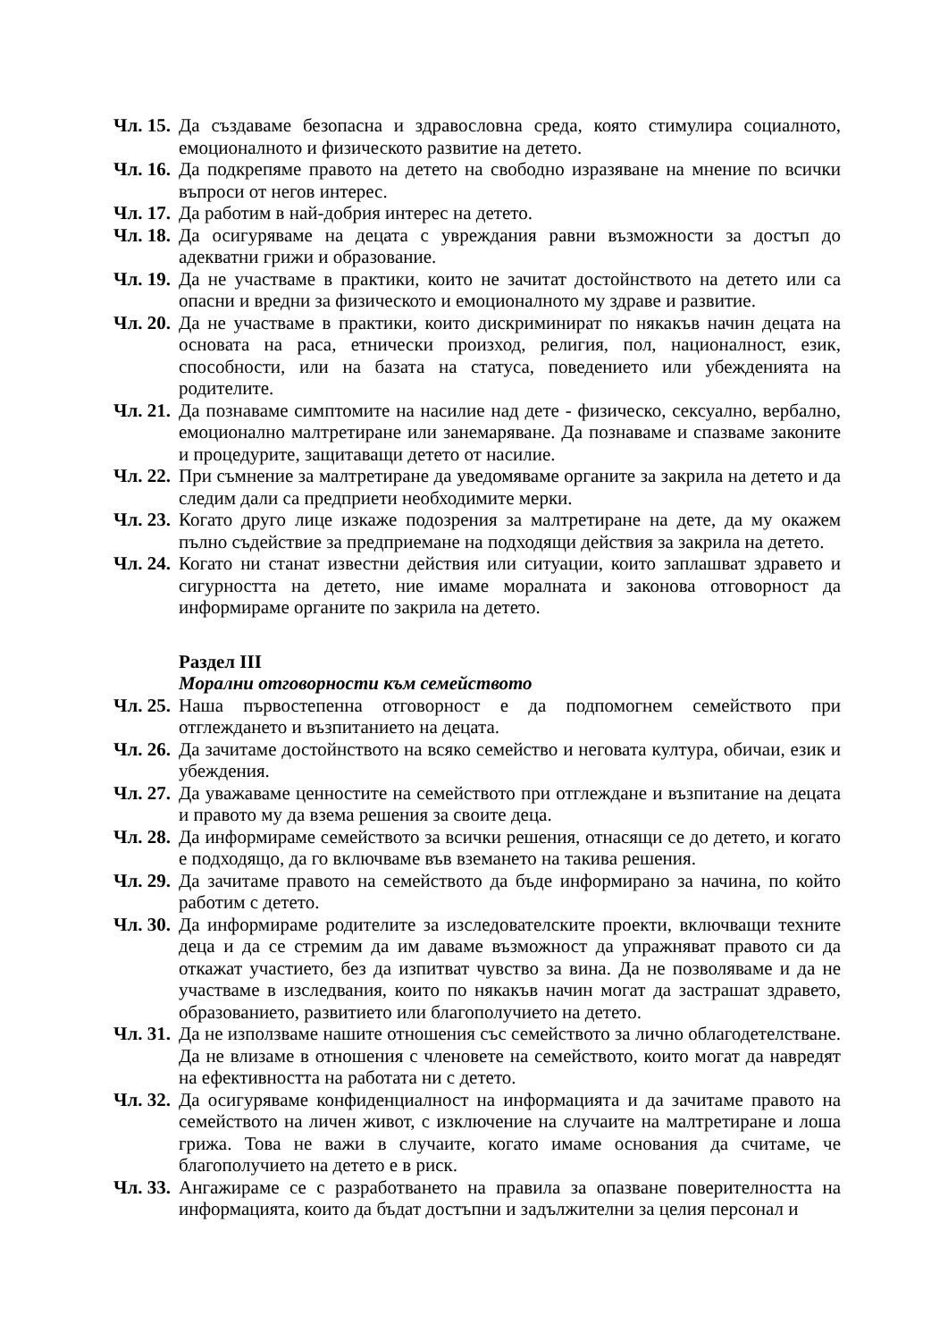Чл. 15.
Да създаваме безопасна и здравословна среда, която стимулира социалното, емоционалното и физическото развитие на детето.
Чл. 16.
Да подкрепяме правото на детето на свободно изразяване на мнение по всички въпроси от негов интерес.
Чл. 17.
Да работим в най-добрия интерес на детето.
Чл. 18.
Да осигуряваме на децата с увреждания равни възможности за достъп до адекватни грижи и образование.
Чл. 19.
Да не участваме в практики, които не зачитат достойнството на детето или са опасни и вредни за физическото и емоционалното му здраве и развитие.
Чл. 20.
Да не участваме в практики, които дискриминират по някакъв начин децата на основата на раса, етнически произход, религия, пол, националност, език, способности, или на базата на статуса, поведението или убежденията на родителите.
Чл. 21.
Да познаваме симптомите на насилие над дете - физическо, сексуално, вербално, емоционално малтретиране или занемаряване. Да познаваме и спазваме законите и процедурите, защитаващи детето от насилие.
Чл. 22.
При съмнение за малтретиране да уведомяваме органите за закрила на детето и да следим дали са предприети необходимите мерки.
Чл. 23.
Когато друго лице изкаже подозрения за малтретиране на дете, да му окажем пълно съдействие за предприемане на подходящи действия за закрила на детето.
Чл. 24.
Когато ни станат известни действия или ситуации, които заплашват здравето и сигурността на детето, ние имаме моралната и законова отговорност да информираме органите по закрила на детето.
Раздел III
Морални отговорности към семейството
Чл. 25.
Наша първостепенна отговорност е да подпомогнем семейството при отглеждането и възпитанието на децата.
Чл. 26.
Да зачитаме достойнството на всяко семейство и неговата култура, обичаи, език и убеждения.
Чл. 27.
Да уважаваме ценностите на семейството при отглеждане и възпитание на децата и правото му да взема решения за своите деца.
Чл. 28.
Да информираме семейството за всички решения, отнасящи се до детето, и когато е подходящо, да го включваме във вземането на такива решения.
Чл. 29.
Да зачитаме правото на семейството да бъде информирано за начина, по който работим с детето.
Чл. 30.
Да информираме родителите за изследователските проекти, включващи техните деца и да се стремим да им даваме възможност да упражняват правото си да откажат участието, без да изпитват чувство за вина. Да не позволяваме и да не участваме в изследвания, които по някакъв начин могат да застрашат здравето, образованието, развитието или благополучието на детето.
Чл. 31.
Да не използваме нашите отношения със семейството за лично облагодетелстване. Да не влизаме в отношения с членовете на семейството, които могат да навредят на ефективността на работата ни с детето.
Чл. 32.
Да осигуряваме конфиденциалност на информацията и да зачитаме правото на семейството на личен живот, с изключение на случаите на малтретиране и лоша грижа. Това не важи в случаите, когато имаме основания да считаме, че благополучието на детето е в риск.
Чл. 33.
Ангажираме се с разработването на правила за опазване поверителността на информацията, които да бъдат достъпни и задължителни за целия персонал и